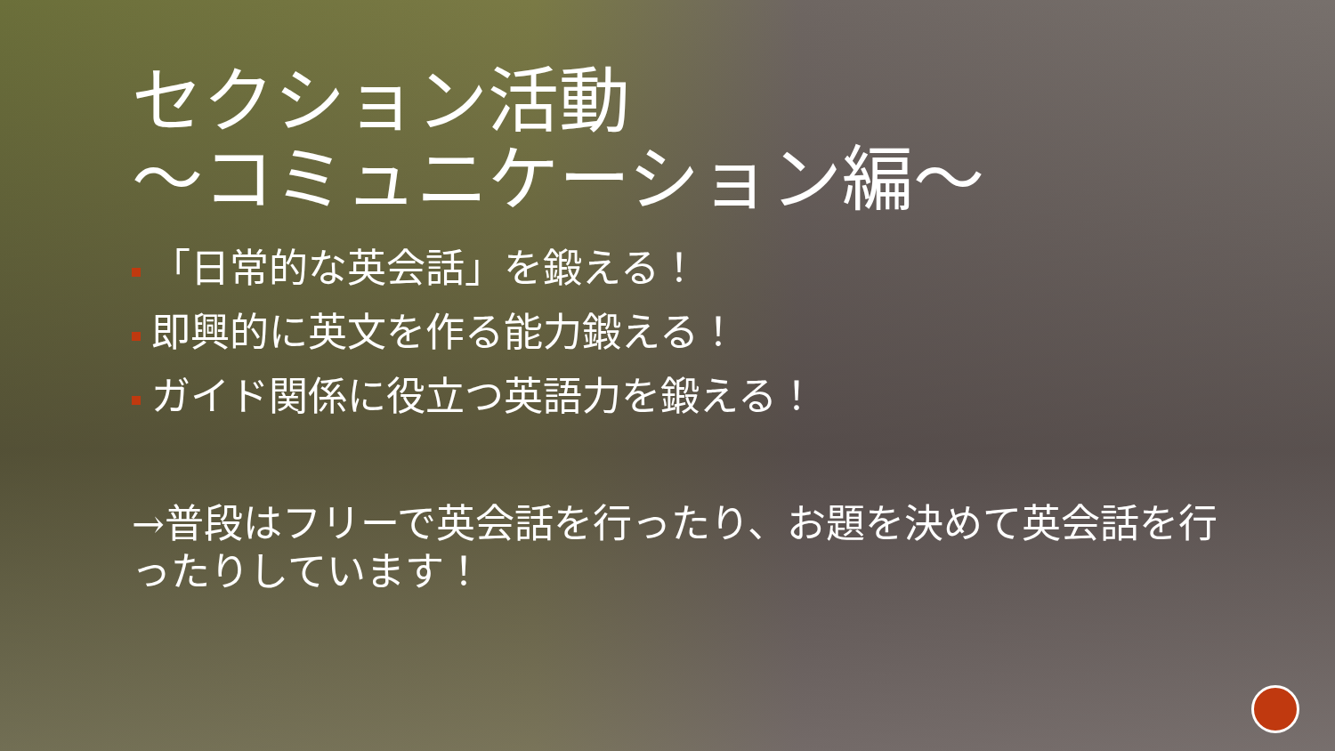セクション活動
〜コミュニケーション編〜
「日常的な英会話」を鍛える！
即興的に英文を作る能力鍛える！
ガイド関係に役立つ英語力を鍛える！
→普段はフリーで英会話を行ったり、お題を決めて英会話を行ったりしています！